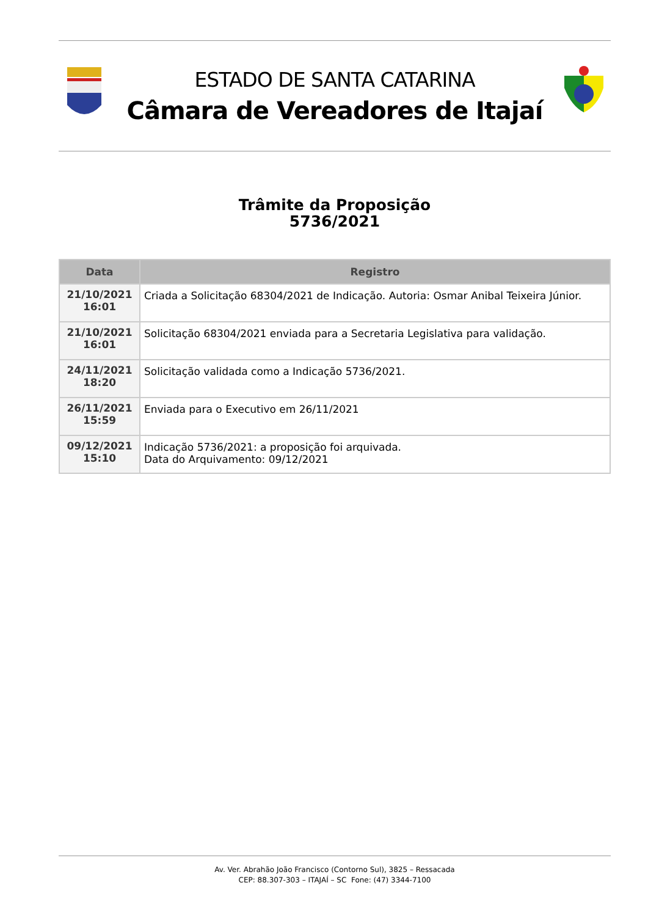ESTADO DE SANTA CATARINA
Câmara de Vereadores de Itajaí
Trâmite da Proposição
5736/2021
| Data | Registro |
| --- | --- |
| 21/10/2021 16:01 | Criada a Solicitação 68304/2021 de Indicação. Autoria: Osmar Anibal Teixeira Júnior. |
| 21/10/2021 16:01 | Solicitação 68304/2021 enviada para a Secretaria Legislativa para validação. |
| 24/11/2021 18:20 | Solicitação validada como a Indicação 5736/2021. |
| 26/11/2021 15:59 | Enviada para o Executivo em 26/11/2021 |
| 09/12/2021 15:10 | Indicação 5736/2021: a proposição foi arquivada. Data do Arquivamento: 09/12/2021 |
Av. Ver. Abrahão João Francisco (Contorno Sul), 3825 – Ressacada
CEP: 88.307-303 – ITAJAÍ – SC Fone: (47) 3344-7100